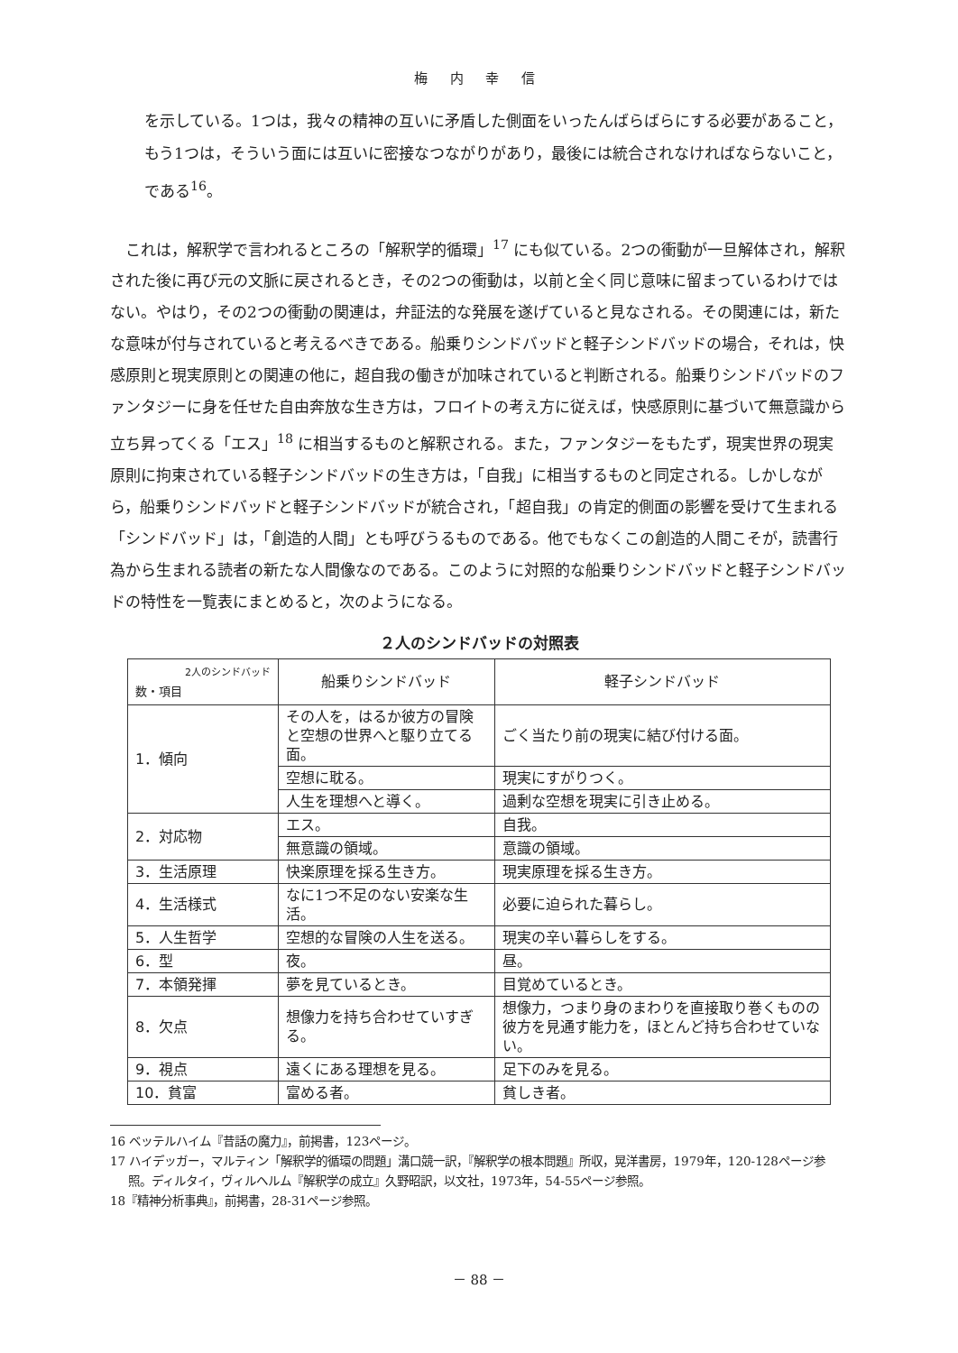梅 内 幸 信
を示している。1つは，我々の精神の互いに矛盾した側面をいったんばらばらにする必要があること，もう1つは，そういう面には互いに密接なつながりがあり，最後には統合されなければならないこと，である<sup>16</sup>。
これは，解釈学で言われるところの「解釈学的循環」<sup>17</sup> にも似ている。2つの衝動が一旦解体され，解釈された後に再び元の文脈に戻されるとき，その2つの衝動は，以前と全く同じ意味に留まっているわけではない。やはり，その2つの衝動の関連は，弁証法的な発展を遂げていると見なされる。その関連には，新たな意味が付与されていると考えるべきである。船乗りシンドバッドと軽子シンドバッドの場合，それは，快感原則と現実原則との関連の他に，超自我の働きが加味されていると判断される。船乗りシンドバッドのファンタジーに身を任せた自由奔放な生き方は，フロイトの考え方に従えば，快感原則に基づいて無意識から立ち昇ってくる「エス」<sup>18</sup> に相当するものと解釈される。また，ファンタジーをもたず，現実世界の現実原則に拘束されている軽子シンドバッドの生き方は，「自我」に相当するものと同定される。しかしながら，船乗りシンドバッドと軽子シンドバッドが統合され，「超自我」の肯定的側面の影響を受けて生まれる「シンドバッド」は，「創造的人間」とも呼びうるものである。他でもなくこの創造的人間こそが，読書行為から生まれる読者の新たな人間像なのである。このように対照的な船乗りシンドバッドと軽子シンドバッドの特性を一覧表にまとめると，次のようになる。
２人のシンドバッドの対照表
| 2人のシンドバッド 数・項目 | 船乗りシンドバッド | 軽子シンドバッド |
| --- | --- | --- |
| 1．傾向 | その人を，はるか彼方の冒険と空想の世界へと駆り立てる面。 | ごく当たり前の現実に結び付ける面。 |
| | 空想に耽る。 | 現実にすがりつく。 |
| | 人生を理想へと導く。 | 過剰な空想を現実に引き止める。 |
| 2．対応物 | エス。 | 自我。 |
| | 無意識の領域。 | 意識の領域。 |
| 3．生活原理 | 快楽原理を採る生き方。 | 現実原理を採る生き方。 |
| 4．生活様式 | なに1つ不足のない安楽な生活。 | 必要に迫られた暮らし。 |
| 5．人生哲学 | 空想的な冒険の人生を送る。 | 現実の辛い暮らしをする。 |
| 6．型 | 夜。 | 昼。 |
| 7．本領発揮 | 夢を見ているとき。 | 目覚めているとき。 |
| 8．欠点 | 想像力を持ち合わせていすぎる。 | 想像力，つまり身のまわりを直接取り巻くものの彼方を見通す能力を，ほとんど持ち合わせていない。 |
| 9．視点 | 遠くにある理想を見る。 | 足下のみを見る。 |
| 10．貧富 | 富める者。 | 貧しき者。 |
16 ベッテルハイム『昔話の魔力』，前掲書，123ページ。
17 ハイデッガー，マルティン「解釈学的循環の問題」溝口競一訳，『解釈学の根本問題』所収，晃洋書房，1979年，120-128ページ参照。ディルタイ，ヴィルヘルム『解釈学の成立』久野昭訳，以文社，1973年，54-55ページ参照。
18『精神分析事典』，前掲書，28-31ページ参照。
－ 88 －